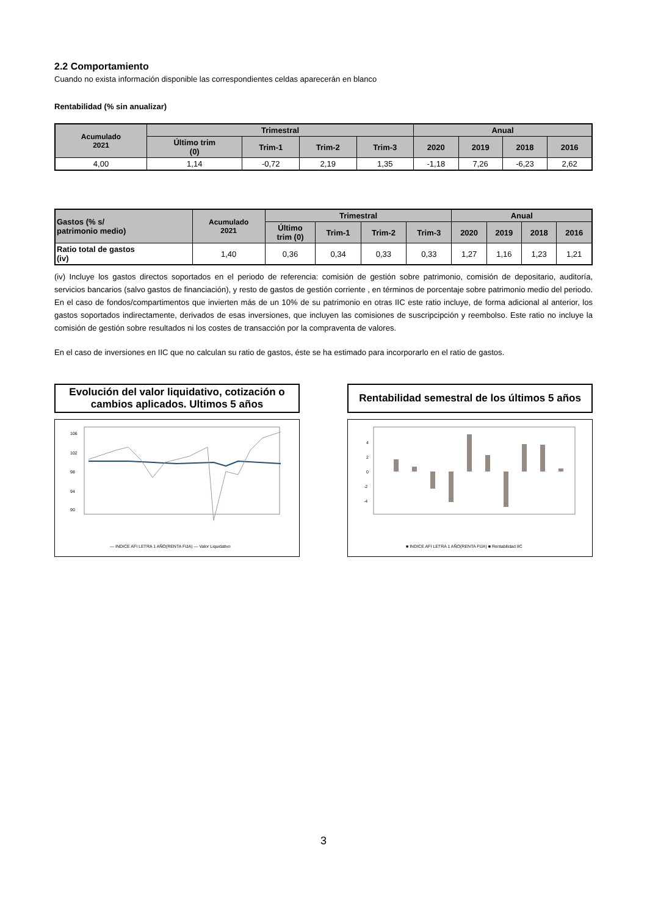2.2 Comportamiento
Cuando no exista información disponible las correspondientes celdas aparecerán en blanco
Rentabilidad (% sin anualizar)
| Acumulado 2021 | Trimestral | | | | Anual | | | |
| --- | --- | --- | --- | --- | --- | --- | --- | --- |
| | Último trim (0) | Trim-1 | Trim-2 | Trim-3 | 2020 | 2019 | 2018 | 2016 |
| 4,00 | 1,14 | -0,72 | 2,19 | 1,35 | -1,18 | 7,26 | -6,23 | 2,62 |
| Gastos (% s/ patrimonio medio) | Acumulado 2021 | Trimestral | | | | Anual | | | |
| --- | --- | --- | --- | --- | --- | --- | --- | --- | --- |
| | | Último trim (0) | Trim-1 | Trim-2 | Trim-3 | 2020 | 2019 | 2018 | 2016 |
| Ratio total de gastos (iv) | 1,40 | 0,36 | 0,34 | 0,33 | 0,33 | 1,27 | 1,16 | 1,23 | 1,21 |
(iv) Incluye los gastos directos soportados en el periodo de referencia: comisión de gestión sobre patrimonio, comisión de depositario, auditoría, servicios bancarios (salvo gastos de financiación), y resto de gastos de gestión corriente , en términos de porcentaje sobre patrimonio medio del periodo. En el caso de fondos/compartimentos que invierten más de un 10% de su patrimonio en otras IIC este ratio incluye, de forma adicional al anterior, los gastos soportados indirectamente, derivados de esas inversiones, que incluyen las comisiones de suscripcipción y reembolso. Este ratio no incluye la comisión de gestión sobre resultados ni los costes de transacción por la compraventa de valores.
En el caso de inversiones en IIC que no calculan su ratio de gastos, éste se ha estimado para incorporarlo en el ratio de gastos.
Evolución del valor liquidativo, cotización o
cambios aplicados. Ultimos 5 años
106
102
98
94
90
— INDICE AFI LETRA 1 AÑO(RENTA FIJA) — Valor Liquidativo
Rentabilidad semestral de los últimos 5 años
4
2
0
-2
-4
■ INDICE AFI LETRA 1 AÑO(RENTA FIJA) ■ Rentabilidad IIC
3